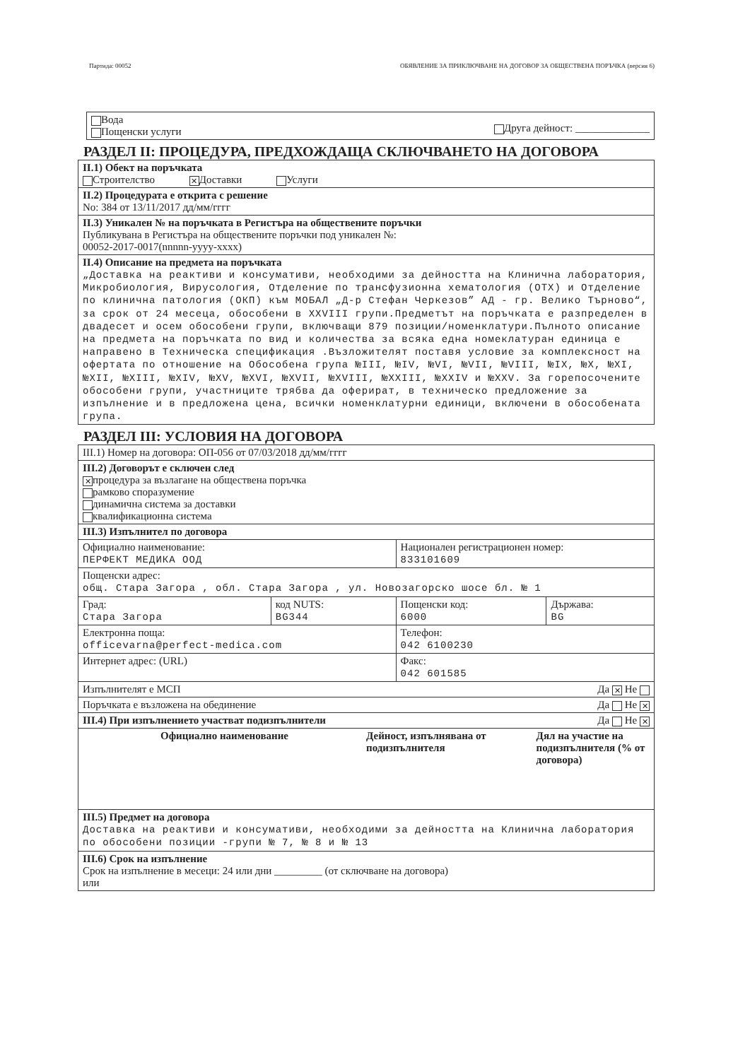Партида: 00052 ОБЯВЛЕНИЕ ЗА ПРИКЛЮЧВАНЕ НА ДОГОВОР ЗА ОБЩЕСТВЕНА ПОРЪЧКА (версия 6)
Вода
Пощенски услуги
Друга дейност: ______________
РАЗДЕЛ II: ПРОЦЕДУРА, ПРЕДХОЖДАЩА СКЛЮЧВАНЕТО НА ДОГОВОРА
| II.1) Обект на поръчката Строителство ✕ Доставки Услуги |
| II.2) Процедурата е открита с решение No: 384 от 13/11/2017 дд/мм/гггг |
| II.3) Уникален № на поръчката в Регистъра на обществените поръчки Публикувана в Регистъра на обществените поръчки под уникален №: 00052-2017-0017(nnnnn-yyyy-xxxx) |
| II.4) Описание на предмета на поръчката „Доставка на реактиви и консумативи, необходими за дейността на Клинична лаборатория, Микробиология, Вирусология, Отделение по трансфузионна хематология (ОТХ) и Отделение по клинична патология (ОКП) към МОБАЛ „Д-р Стефан Черкезов” АД - гр. Велико Търново“, за срок от 24 месеца, обособени в XXVIII групи.Предметът на поръчката е разпределен в двадесет и осем обособени групи, включващи 879 позиции/номенклатури.Пълното описание на предмета на поръчката по вид и количества за всяка една номеклатуран единица е направено в Техническа спецификация .Възложителят поставя условие за комплексност на офертата по отношение на Обособена група №III, №IV, №VI, №VII, №VIII, №IX, №X, №XI, №XII, №XIII, №XIV, №XV, №XVI, №XVII, №XVIII, №XXIII, №XXIV и №XXV. За горепосочените обособени групи, участниците трябва да оферират, в техническо предложение за изпълнение и в предложена цена, всички номенклатурни единици, включени в обособената група. |
РАЗДЕЛ III: УСЛОВИЯ НА ДОГОВОРА
| III.1) Номер на договора: ОП-056 от 07/03/2018 дд/мм/гггг | | | |
| III.2) Договорът е сключен след ✕ процедура за възлагане на обществена поръчка рамково споразумение динамична система за доставки квалификационна система | | | |
| III.3) Изпълнител по договора | | | |
| Официално наименование: ПЕРФЕКТ МЕДИКА ООД | | Национален регистрационен номер: 833101609 | |
| Пощенски адрес: общ. Стара Загора , обл. Стара Загора , ул. Новозагорско шосе бл. № 1 | | | |
| Град: Стара Загора | код NUTS: BG344 | Пощенски код: 6000 | Държава: BG |
| Електронна поща: officevarna@perfect-medica.com | | Телефон: 042 6100230 | |
| Интернет адрес: (URL) | | Факс: 042 601585 | |
| Изпълнителят е МСП Да ✕ Не | | | |
| Поръчката е възложена на обединение Да Не ✕ | | | |
| III.4) При изпълнението участват подизпълнители Да Не ✕ | | | |
| Официално наименование Дейност, изпълнявана от подизпълнителя Дял на участие на подизпълнителя (% от договора) | | | |
| III.5) Предмет на договора Доставка на реактиви и консумативи, необходими за дейността на Клинична лаборатория по обособени позиции -групи № 7, № 8 и № 13 | | | |
| III.6) Срок на изпълнение Срок на изпълнение в месеци: 24 или дни _________ (от сключване на договора) или | | | |